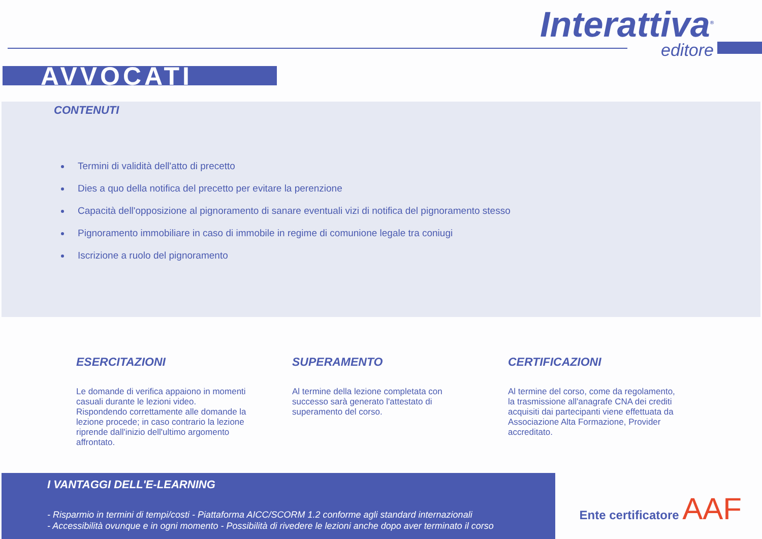Interattiva<sup>®</sup>
editore
AVVOCATI
CONTENUTI
Termini di validità dell'atto di precetto
Dies a quo della notifica del precetto per evitare la perenzione
Capacità dell'opposizione al pignoramento di sanare eventuali vizi di notifica del pignoramento stesso
Pignoramento immobiliare in caso di immobile in regime di comunione legale tra coniugi
Iscrizione a ruolo del pignoramento
ESERCITAZIONI
Le domande di verifica appaiono in momenti casuali durante le lezioni video. Rispondendo correttamente alle domande la lezione procede; in caso contrario la lezione riprende dall'inizio dell'ultimo argomento affrontato.
SUPERAMENTO
Al termine della lezione completata con successo sarà generato l'attestato di superamento del corso.
CERTIFICAZIONI
Al termine del corso, come da regolamento, la trasmissione all'anagrafe CNA dei crediti acquisiti dai partecipanti viene effettuata da Associazione Alta Formazione, Provider accreditato.
I VANTAGGI DELL'E-LEARNING
- Risparmio in termini di tempi/costi - Piattaforma AICC/SCORM 1.2 conforme agli standard internazionali
- Accessibilità ovunque e in ogni momento - Possibilità di rivedere le lezioni anche dopo aver terminato il corso
Ente certificatore AAF